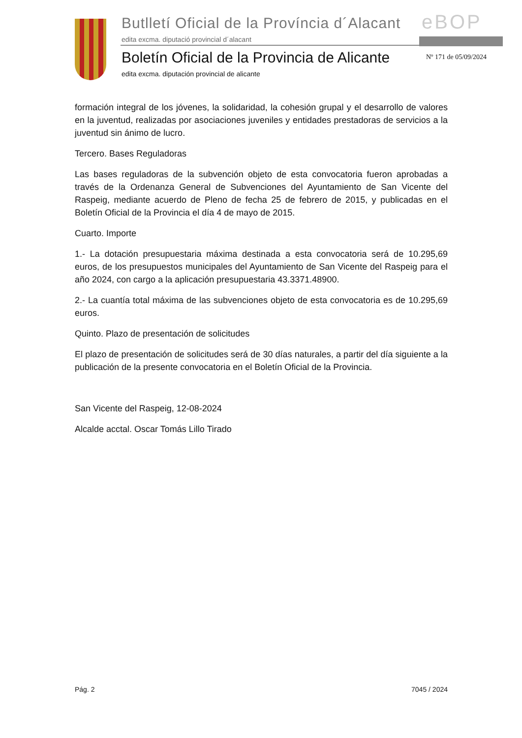Butlletí Oficial de la Província d´Alacant
edita excma. diputació provincial d´alacant
eBOP
Boletín Oficial de la Provincia de Alicante
Nº 171 de 05/09/2024
edita excma. diputación provincial de alicante
formación integral de los jóvenes, la solidaridad, la cohesión grupal y el desarrollo de valores en la juventud, realizadas por asociaciones juveniles y entidades prestadoras de servicios a la juventud sin ánimo de lucro.
Tercero. Bases Reguladoras
Las bases reguladoras de la subvención objeto de esta convocatoria fueron aprobadas a través de la Ordenanza General de Subvenciones del Ayuntamiento de San Vicente del Raspeig, mediante acuerdo de Pleno de fecha 25 de febrero de 2015, y publicadas en el Boletín Oficial de la Provincia el día 4 de mayo de 2015.
Cuarto. Importe
1.- La dotación presupuestaria máxima destinada a esta convocatoria será de 10.295,69 euros, de los presupuestos municipales del Ayuntamiento de San Vicente del Raspeig para el año 2024, con cargo a la aplicación presupuestaria 43.3371.48900.
2.- La cuantía total máxima de las subvenciones objeto de esta convocatoria es de 10.295,69 euros.
Quinto. Plazo de presentación de solicitudes
El plazo de presentación de solicitudes será de 30 días naturales, a partir del día siguiente a la publicación de la presente convocatoria en el Boletín Oficial de la Provincia.
San Vicente del Raspeig, 12-08-2024
Alcalde acctal. Oscar Tomás Lillo Tirado
Pág. 2 7045 / 2024